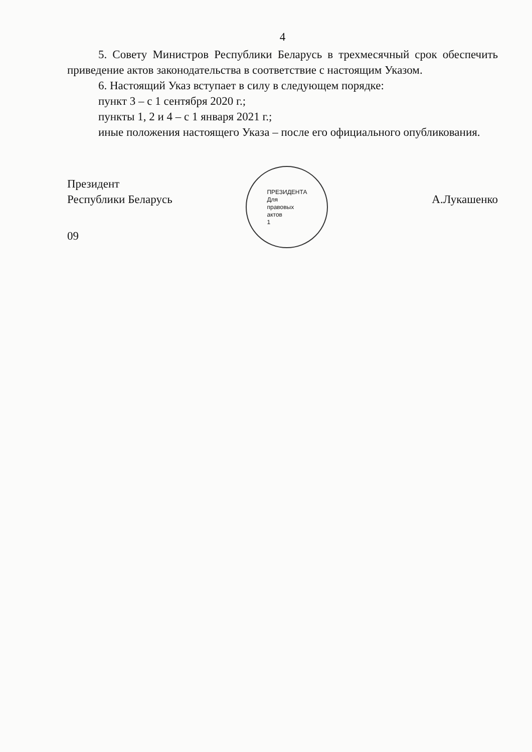4
5. Совету Министров Республики Беларусь в трехмесячный срок обеспечить приведение актов законодательства в соответствие с настоящим Указом.
6. Настоящий Указ вступает в силу в следующем порядке:
пункт 3 – с 1 сентября 2020 г.;
пункты 1, 2 и 4 – с 1 января 2021 г.;
иные положения настоящего Указа – после его официального опубликования.
Президент
Республики Беларусь
ПРЕЗИДЕНТА
Для
правовых
актов
1
А.Лукашенко
09